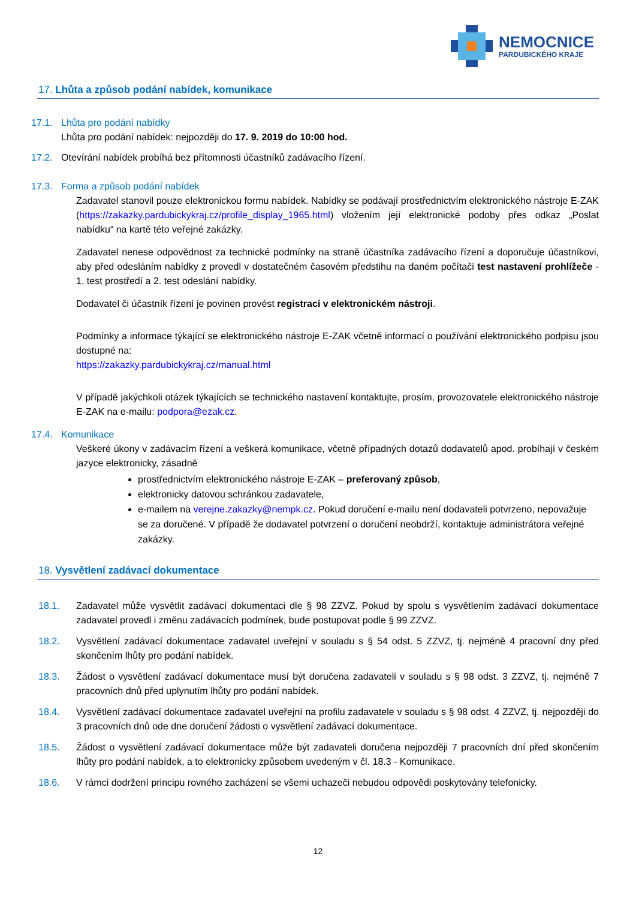NEMOCNICE
PARDUBICKÉHO KRAJE
17. Lhůta a způsob podání nabídek, komunikace
17.1. Lhůta pro podání nabídky
Lhůta pro podání nabídek: nejpozději do 17. 9. 2019 do 10:00 hod.
17.2. Otevírání nabídek probíhá bez přítomnosti účastníků zadávacího řízení.
17.3. Forma a způsob podání nabídek
Zadavatel stanovil pouze elektronickou formu nabídek. Nabídky se podávají prostřednictvím elektronického nástroje E-ZAK (https://zakazky.pardubickykraj.cz/profile_display_1965.html) vložením její elektronické podoby přes odkaz „Poslat nabídku“ na kartě této veřejné zakázky.
Zadavatel nenese odpovědnost za technické podmínky na straně účastníka zadávacího řízení a doporučuje účastníkovi, aby před odesláním nabídky z provedl v dostatečném časovém předstihu na daném počítači test nastavení prohlížeče - 1. test prostředí a 2. test odeslání nabídky.
Dodavatel či účastník řízení je povinen provést registraci v elektronickém nástroji.
Podmínky a informace týkající se elektronického nástroje E-ZAK včetně informací o používání elektronického podpisu jsou dostupné na:
https://zakazky.pardubickykraj.cz/manual.html
V případě jakýchkoli otázek týkajících se technického nastavení kontaktujte, prosím, provozovatele elektronického nástroje E-ZAK na e-mailu: podpora@ezak.cz.
17.4. Komunikace
Veškeré úkony v zadávacím řízení a veškerá komunikace, včetně případných dotazů dodavatelů apod. probíhají v českém jazyce elektronicky, zásadně
prostřednictvím elektronického nástroje E-ZAK – preferovaný způsob,
elektronicky datovou schránkou zadavatele,
e-mailem na verejne.zakazky@nempk.cz. Pokud doručení e-mailu není dodavateli potvrzeno, nepovažuje se za doručené. V případě že dodavatel potvrzení o doručení neobdrží, kontaktuje administrátora veřejné zakázky.
18. Vysvětlení zadávací dokumentace
18.1. Zadavatel může vysvětlit zadávací dokumentaci dle § 98 ZZVZ. Pokud by spolu s vysvětlením zadávací dokumentace zadavatel provedl i změnu zadávacích podmínek, bude postupovat podle § 99 ZZVZ.
18.2. Vysvětlení zadávací dokumentace zadavatel uveřejní v souladu s § 54 odst. 5 ZZVZ, tj. nejméně 4 pracovní dny před skončením lhůty pro podání nabídek.
18.3. Žádost o vysvětlení zadávací dokumentace musí být doručena zadavateli v souladu s § 98 odst. 3 ZZVZ, tj. nejméně 7 pracovních dnů před uplynutím lhůty pro podání nabídek.
18.4. Vysvětlení zadávací dokumentace zadavatel uveřejní na profilu zadavatele v souladu s § 98 odst. 4 ZZVZ, tj. nejpozději do 3 pracovních dnů ode dne doručení žádosti o vysvětlení zadávací dokumentace.
18.5. Žádost o vysvětlení zadávací dokumentace může být zadavateli doručena nejpozději 7 pracovních dní před skončením lhůty pro podání nabídek, a to elektronicky způsobem uvedeným v čl. 18.3 - Komunikace.
18.6. V rámci dodržení principu rovného zacházení se všemi uchazeči nebudou odpovědi poskytovány telefonicky.
12